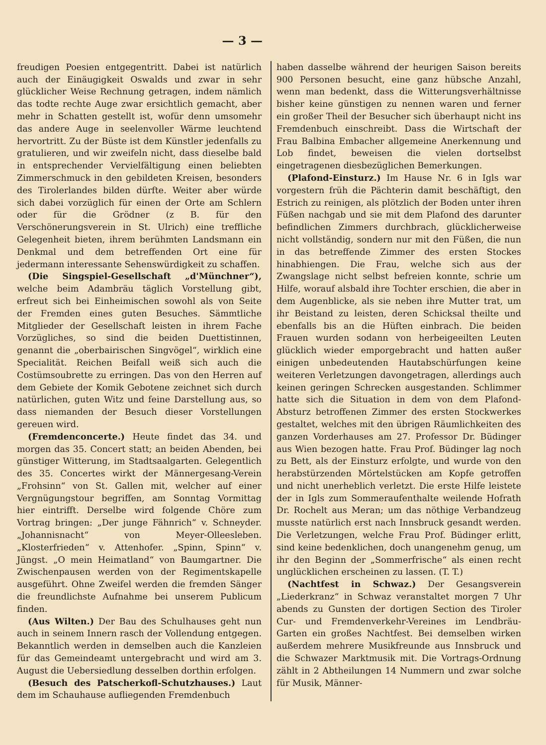— 3 —
freudigen Poesien entgegentritt. Dabei ist natürlich auch der Einäugigkeit Oswalds und zwar in sehr glücklicher Weise Rechnung getragen, indem nämlich das todte rechte Auge zwar ersichtlich gemacht, aber mehr in Schatten gestellt ist, wofür denn umsomehr das andere Auge in seelenvoller Wärme leuchtend hervortritt. Zu der Büste ist dem Künstler jedenfalls zu gratulieren, und wir zweifeln nicht, dass dieselbe bald in entsprechender Vervielfältigung einen beliebten Zimmerschmuck in den gebildeten Kreisen, besonders des Tirolerlandes bilden dürfte. Weiter aber würde sich dabei vorzüglich für einen der Orte am Schlern oder für die Grödner (z B. für den Verschönerungsverein in St. Ulrich) eine treffliche Gelegenheit bieten, ihrem berühmten Landsmann ein Denkmal und dem betreffenden Ort eine für jedermann interessante Sehenswürdigkeit zu schaffen.
(Die Singspiel-Gesellschaft „d'Münchner“), welche beim Adambräu täglich Vorstellung gibt, erfreut sich bei Einheimischen sowohl als von Seite der Fremden eines guten Besuches. Sämmtliche Mitglieder der Gesellschaft leisten in ihrem Fache Vorzügliches, so sind die beiden Duettistinnen, genannt die „oberbairischen Singvögel“, wirklich eine Specialität. Reichen Beifall weiß sich auch die Costümsoubrette zu erringen. Das von den Herren auf dem Gebiete der Komik Gebotene zeichnet sich durch natürlichen, guten Witz und feine Darstellung aus, so dass niemanden der Besuch dieser Vorstellungen gereuen wird.
(Fremdenconcerte.) Heute findet das 34. und morgen das 35. Concert statt; an beiden Abenden, bei günstiger Witterung, im Stadtsaalgarten. Gelegentlich des 35. Concertes wirkt der Männergesang-Verein „Frohsinn“ von St. Gallen mit, welcher auf einer Vergnügungstour begriffen, am Sonntag Vormittag hier eintrifft. Derselbe wird folgende Chöre zum Vortrag bringen: „Der junge Fähnrich“ v. Schneyder. „Johannisnacht“ von Meyer-Olleesleben. „Klosterfrieden“ v. Attenhofer. „Spinn, Spinn“ v. Jüngst. „O mein Heimatland“ von Baumgartner. Die Zwischenpausen werden von der Regimentskapelle ausgeführt. Ohne Zweifel werden die fremden Sänger die freundlichste Aufnahme bei unserem Publicum finden.
(Aus Wilten.) Der Bau des Schulhauses geht nun auch in seinem Innern rasch der Vollendung entgegen. Bekanntlich werden in demselben auch die Kanzleien für das Gemeindeamt untergebracht und wird am 3. August die Uebersiedlung desselben dorthin erfolgen.
(Besuch des Patscherkofl-Schutzhauses.) Laut dem im Schauhause aufliegenden Fremdenbuch
haben dasselbe während der heurigen Saison bereits 900 Personen besucht, eine ganz hübsche Anzahl, wenn man bedenkt, dass die Witterungsverhältnisse bisher keine günstigen zu nennen waren und ferner ein großer Theil der Besucher sich überhaupt nicht ins Fremdenbuch einschreibt. Dass die Wirtschaft der Frau Balbina Embacher allgemeine Anerkennung und Lob findet, beweisen die vielen dortselbst eingetragenen diesbezüglichen Bemerkungen.
(Plafond-Einsturz.) Im Hause Nr. 6 in Igls war vorgestern früh die Pächterin damit beschäftigt, den Estrich zu reinigen, als plötzlich der Boden unter ihren Füßen nachgab und sie mit dem Plafond des darunter befindlichen Zimmers durchbrach, glücklicherweise nicht vollständig, sondern nur mit den Füßen, die nun in das betreffende Zimmer des ersten Stockes hinabhiengen. Die Frau, welche sich aus der Zwangslage nicht selbst befreien konnte, schrie um Hilfe, worauf alsbald ihre Tochter erschien, die aber in dem Augenblicke, als sie neben ihre Mutter trat, um ihr Beistand zu leisten, deren Schicksal theilte und ebenfalls bis an die Hüften einbrach. Die beiden Frauen wurden sodann von herbeigeeilten Leuten glücklich wieder emporgebracht und hatten außer einigen unbedeutenden Hautabschürfungen keine weiteren Verletzungen davongetragen, allerdings auch keinen geringen Schrecken ausgestanden. Schlimmer hatte sich die Situation in dem von dem Plafond-Absturz betroffenen Zimmer des ersten Stockwerkes gestaltet, welches mit den übrigen Räumlichkeiten des ganzen Vorderhauses am 27. Professor Dr. Büdinger aus Wien bezogen hatte. Frau Prof. Büdinger lag noch zu Bett, als der Einsturz erfolgte, und wurde von den herabstürzenden Mörtelstücken am Kopfe getroffen und nicht unerheblich verletzt. Die erste Hilfe leistete der in Igls zum Sommeraufenthalte weilende Hofrath Dr. Rochelt aus Meran; um das nöthige Verbandzeug musste natürlich erst nach Innsbruck gesandt werden. Die Verletzungen, welche Frau Prof. Büdinger erlitt, sind keine bedenklichen, doch unangenehm genug, um ihr den Beginn der „Sommerfrische“ als einen recht unglücklichen erscheinen zu lassen. (T. T.)
(Nachtfest in Schwaz.) Der Gesangsverein „Liederkranz“ in Schwaz veranstaltet morgen 7 Uhr abends zu Gunsten der dortigen Section des Tiroler Cur- und Fremdenverkehr-Vereines im Lendbräu-Garten ein großes Nachtfest. Bei demselben wirken außerdem mehrere Musikfreunde aus Innsbruck und die Schwazer Marktmusik mit. Die Vortrags-Ordnung zählt in 2 Abtheilungen 14 Nummern und zwar solche für Musik, Männer-